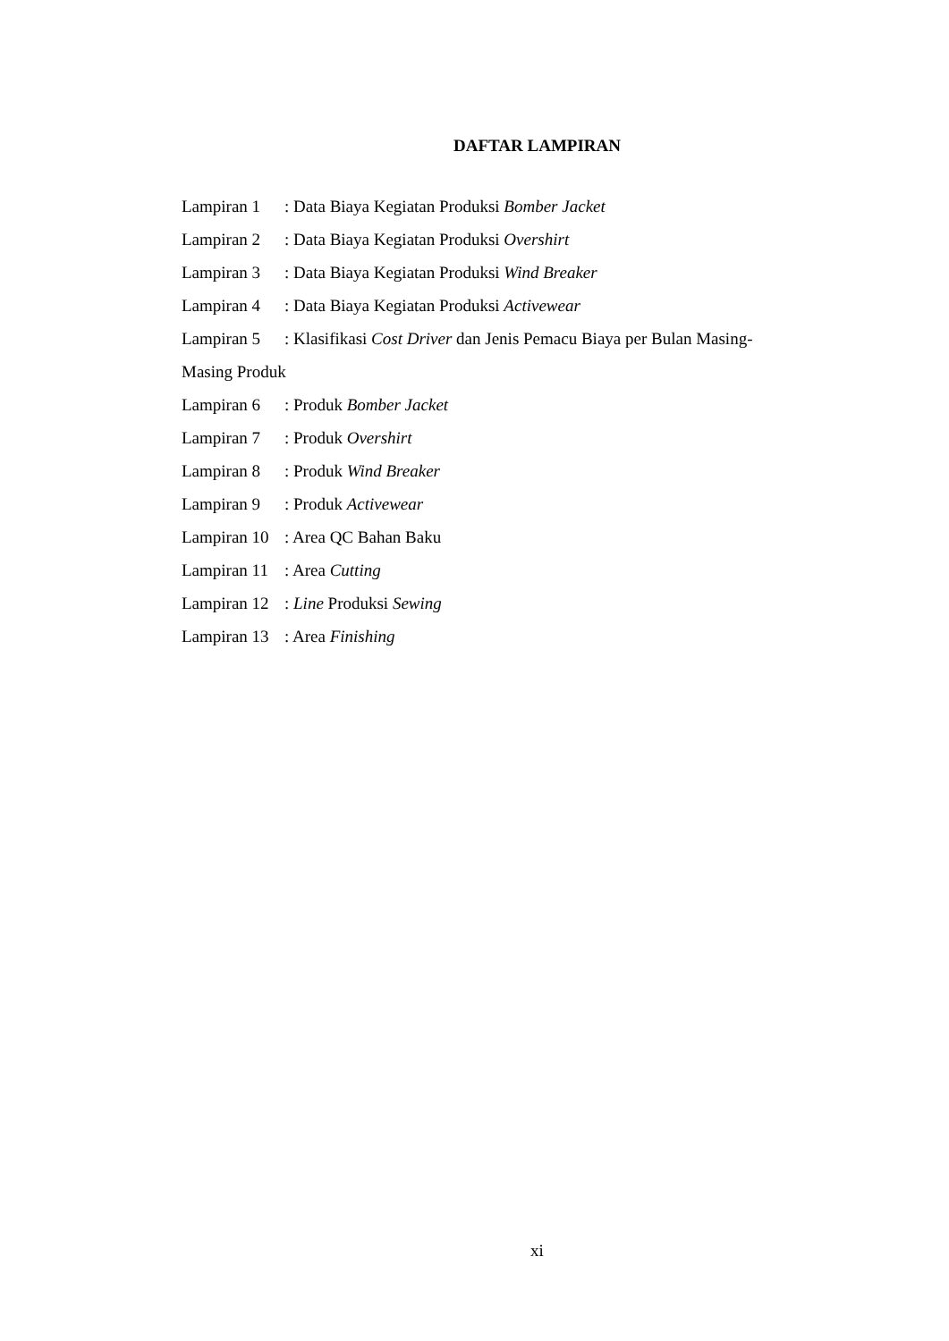DAFTAR LAMPIRAN
Lampiran 1: Data Biaya Kegiatan Produksi Bomber Jacket
Lampiran 2: Data Biaya Kegiatan Produksi Overshirt
Lampiran 3: Data Biaya Kegiatan Produksi Wind Breaker
Lampiran 4: Data Biaya Kegiatan Produksi Activewear
Lampiran 5: Klasifikasi Cost Driver dan Jenis Pemacu Biaya per Bulan Masing-
Masing Produk
Lampiran 6: Produk Bomber Jacket
Lampiran 7: Produk Overshirt
Lampiran 8: Produk Wind Breaker
Lampiran 9: Produk Activewear
Lampiran 10: Area QC Bahan Baku
Lampiran 11: Area Cutting
Lampiran 12: Line Produksi Sewing
Lampiran 13: Area Finishing
xi